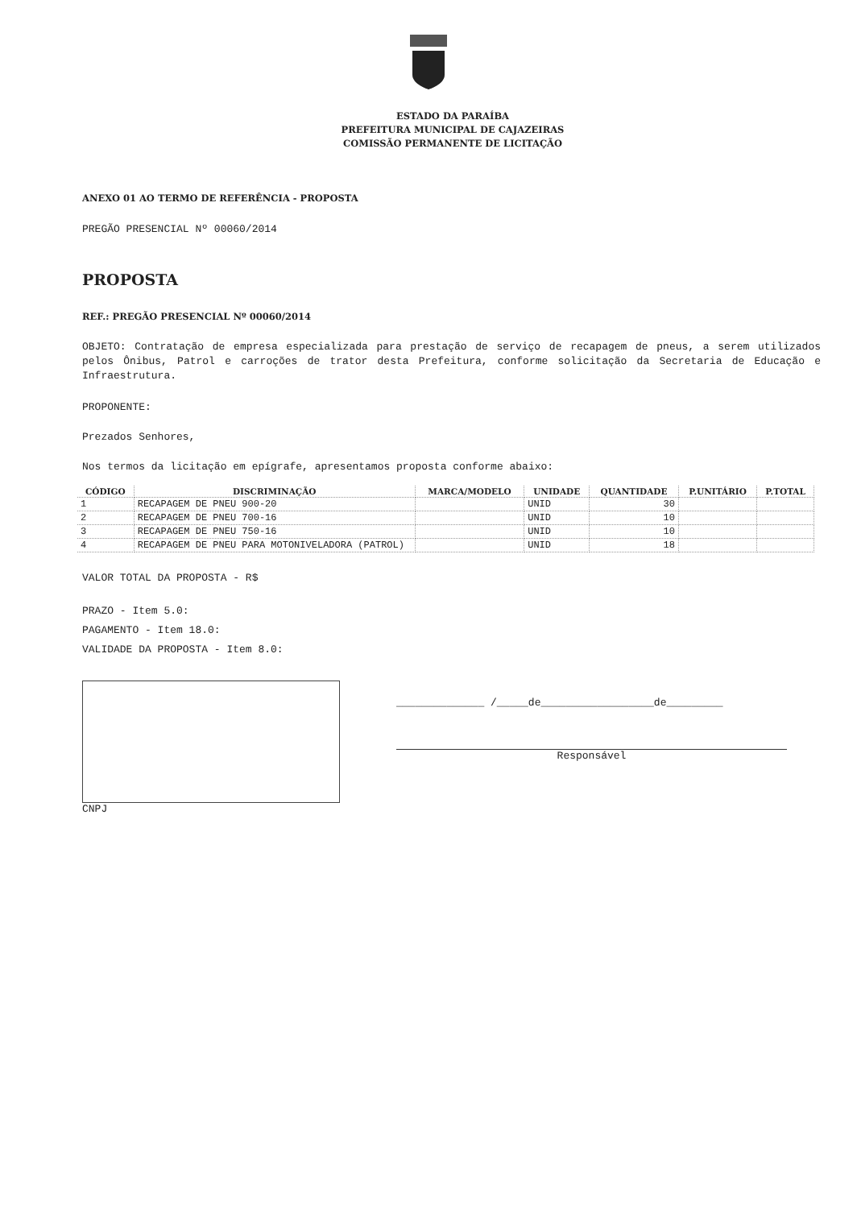ESTADO DA PARAÍBA
PREFEITURA MUNICIPAL DE CAJAZEIRAS
COMISSÃO PERMANENTE DE LICITAÇÃO
ANEXO 01 AO TERMO DE REFERÊNCIA - PROPOSTA
PREGÃO PRESENCIAL Nº 00060/2014
PROPOSTA
REF.: PREGÃO PRESENCIAL Nº 00060/2014
OBJETO: Contratação de empresa especializada para prestação de serviço de recapagem de pneus, a serem utilizados pelos Ônibus, Patrol e carroções de trator desta Prefeitura, conforme solicitação da Secretaria de Educação e Infraestrutura.
PROPONENTE:
Prezados Senhores,
Nos termos da licitação em epígrafe, apresentamos proposta conforme abaixo:
| CÓDIGO | DISCRIMINAÇÃO | MARCA/MODELO | UNIDADE | QUANTIDADE | P.UNITÁRIO | P.TOTAL |
| --- | --- | --- | --- | --- | --- | --- |
| 1 | RECAPAGEM DE PNEU 900-20 | | UNID | 30 | | |
| 2 | RECAPAGEM DE PNEU 700-16 | | UNID | 10 | | |
| 3 | RECAPAGEM DE PNEU 750-16 | | UNID | 10 | | |
| 4 | RECAPAGEM DE PNEU PARA MOTONIVELADORA (PATROL) | | UNID | 18 | | |
VALOR TOTAL DA PROPOSTA - R$
PRAZO - Item 5.0:
PAGAMENTO - Item 18.0:
VALIDADE DA PROPOSTA - Item 8.0:
CNPJ
______________ /_____de__________________de_________
Responsável